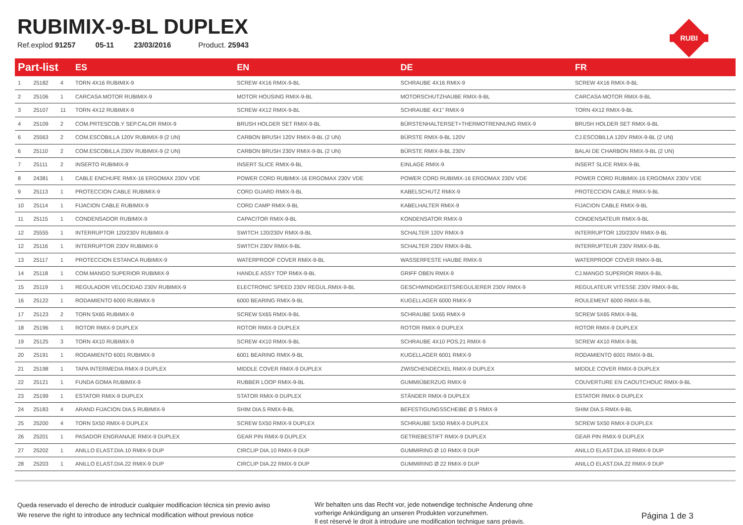RUBIMIX-9-BL DUPLEX
Ref.explod 91257 05-11 23/03/2016 Product. 25943
RUBI
| Part-list | | | ES | EN | DE | FR |
| --- | --- | --- | --- | --- | --- | --- |
| 1 | 25182 | 4 | TORN 4X16 RUBIMIX-9 | SCREW 4X16 RMIX-9-BL | SCHRAUBE 4X16 RMIX-9 | SCREW 4X16 RMIX-9-BL |
| 2 | 25106 | 1 | CARCASA MOTOR RUBIMIX-9 | MOTOR HOUSING RMIX-9-BL | MOTORSCHUTZHAUBE RMIX-9-BL | CARCASA MOTOR RMIX-9-BL |
| 3 | 25107 | 11 | TORN 4X12 RUBIMIX-9 | SCREW 4X12 RMIX-9-BL | SCHRAUBE 4X1" RMIX-9 | TORN 4X12 RMIX-9-BL |
| 4 | 25109 | 2 | COM.PRTESCOB.Y SEP.CALOR RMIX-9 | BRUSH HOLDER SET RMIX-9-BL | BÜRSTENHALTERSET+THERMOTRENNUNG RMIX-9 | BRUSH HOLDER SET RMIX-9-BL |
| 6 | 25563 | 2 | COM.ESCOBILLA 120V RUBIMIX-9 (2 UN) | CARBON BRUSH 120V RMIX-9-BL (2 UN) | BÜRSTE RMIX-9-BL 120V | CJ.ESCOBILLA 120V RMIX-9-BL (2 UN) |
| 6 | 25110 | 2 | COM.ESCOBILLA 230V RUBIMIX-9 (2 UN) | CARBON BRUSH 230V RMIX-9-BL (2 UN) | BÜRSTE RMIX-9-BL 230V | BALAI DE CHARBON RMIX-9-BL (2 UN) |
| 7 | 25111 | 2 | INSERTO RUBIMIX-9 | INSERT SLICE RMIX-9-BL | EINLAGE RMIX-9 | INSERT SLICE RMIX-9-BL |
| 8 | 24381 | 1 | CABLE ENCHUFE RMIX-16 ERGOMAX 230V VDE | POWER CORD RUBIMIX-16 ERGOMAX 230V VDE | POWER CORD RUBIMIX-16 ERGOMAX 230V VDE | POWER CORD RUBIMIX-16 ERGOMAX 230V VDE |
| 9 | 25113 | 1 | PROTECCION CABLE RUBIMIX-9 | CORD GUARD RMIX-9-BL | KABELSCHUTZ RMIX-9 | PROTECCION CABLE RMIX-9-BL |
| 10 | 25114 | 1 | FIJACION CABLE RUBIMIX-9 | CORD CAMP RMIX-9-BL | KABELHALTER RMIX-9 | FIJACION CABLE RMIX-9-BL |
| 11 | 25115 | 1 | CONDENSADOR RUBIMIX-9 | CAPACITOR RMIX-9-BL | KONDENSATOR RMIX-9 | CONDENSATEUR RMIX-9-BL |
| 12 | 25555 | 1 | INTERRUPTOR 120/230V RUBIMIX-9 | SWITCH 120/230V RMIX-9-BL | SCHALTER 120V RMIX-9 | INTERRUPTOR 120/230V RMIX-9-BL |
| 12 | 25116 | 1 | INTERRUPTOR 230V RUBIMIX-9 | SWITCH 230V RMIX-9-BL | SCHALTER 230V RMIX-9-BL | INTERRUPTEUR 230V RMIX-9-BL |
| 13 | 25117 | 1 | PROTECCION ESTANCA RUBIMIX-9 | WATERPROOF COVER RMIX-9-BL | WASSERFESTE HAUBE RMIX-9 | WATERPROOF COVER RMIX-9-BL |
| 14 | 25118 | 1 | COM.MANGO SUPERIOR RUBIMIX-9 | HANDLE ASSY TOP RMIX-9-BL | GRIFF OBEN RMIX-9 | CJ.MANGO SUPERIOR RMIX-9-BL |
| 15 | 25119 | 1 | REGULADOR VELOCIDAD 230V RUBIMIX-9 | ELECTRONIC SPEED 230V REGUL.RMIX-9-BL | GESCHWINDIGKEITSREGULIERER 230V RMIX-9 | REGULATEUR VITESSE 230V RMIX-9-BL |
| 16 | 25122 | 1 | RODAMIENTO 6000 RUBIMIX-9 | 6000 BEARING RMIX-9-BL | KUGELLAGER 6000 RMIX-9 | ROULEMENT 6000 RMIX-9-BL |
| 17 | 25123 | 2 | TORN 5X65 RUBIMIX-9 | SCREW 5X65 RMIX-9-BL | SCHRAUBE 5X65 RMIX-9 | SCREW 5X65 RMIX-9-BL |
| 18 | 25196 | 1 | ROTOR RMIX-9 DUPLEX | ROTOR RMIX-9 DUPLEX | ROTOR RMIX-9 DUPLEX | ROTOR RMIX-9 DUPLEX |
| 19 | 25125 | 3 | TORN 4X10 RUBIMIX-9 | SCREW 4X10 RMIX-9-BL | SCHRAUBE 4X10 POS.21 RMIX-9 | SCREW 4X10 RMIX-9-BL |
| 20 | 25191 | 1 | RODAMIENTO 6001 RUBIMIX-9 | 6001 BEARING RMIX-9-BL | KUGELLAGER 6001 RMIX-9 | RODAMIENTO 6001 RMIX-9-BL |
| 21 | 25198 | 1 | TAPA INTERMEDIA RMIX-9 DUPLEX | MIDDLE COVER RMIX-9 DUPLEX | ZWISCHENDECKEL RMIX-9 DUPLEX | MIDDLE COVER RMIX-9 DUPLEX |
| 22 | 25121 | 1 | FUNDA GOMA RUBIMIX-9 | RUBBER LOOP RMIX-9-BL | GUMMIÜBERZUG RMIX-9 | COUVERTURE EN CAOUTCHOUC RMIX-9-BL |
| 23 | 25199 | 1 | ESTATOR RMIX-9 DUPLEX | STATOR RMIX-9 DUPLEX | STÄNDER RMIX-9 DUPLEX | ESTATOR RMIX-9 DUPLEX |
| 24 | 25183 | 4 | ARAND FIJACION DIA.5 RUBIMIX-9 | SHIM DIA.5 RMIX-9-BL | BEFESTIGUNGSSCHEIBE Ø 5 RMIX-9 | SHIM DIA.5 RMIX-9-BL |
| 25 | 25200 | 4 | TORN 5X50 RMIX-9 DUPLEX | SCREW 5X50 RMIX-9 DUPLEX | SCHRAUBE 5X50 RMIX-9 DUPLEX | SCREW 5X50 RMIX-9 DUPLEX |
| 26 | 25201 | 1 | PASADOR ENGRANAJE RMIX-9 DUPLEX | GEAR PIN RMIX-9 DUPLEX | GETRIEBESTIFT RMIX-9 DUPLEX | GEAR PIN RMIX-9 DUPLEX |
| 27 | 25202 | 1 | ANILLO ELAST.DIA.10 RMIX-9 DUP | CIRCLIP DIA.10 RMIX-9 DUP | GUMMIRING Ø 10 RMIX-9 DUP | ANILLO ELAST.DIA.10 RMIX-9 DUP |
| 28 | 25203 | 1 | ANILLO ELAST.DIA.22 RMIX-9 DUP | CIRCLIP DIA.22 RMIX-9 DUP | GUMMIRING Ø 22 RMIX-9 DUP | ANILLO ELAST.DIA.22 RMIX-9 DUP |
Queda reservado el derecho de introducir cualquier modificacion técnica sin previo aviso
We reserve the right to introduce any technical modification without previous notice
Wir behalten uns das Recht vor, jede notwendige technische Änderung ohne
vorherige Ankündigung an unseren Produkten vorzunehmen.
Il est réservé le droit à introduire une modification technique sans préavis.
Página 1 de 3